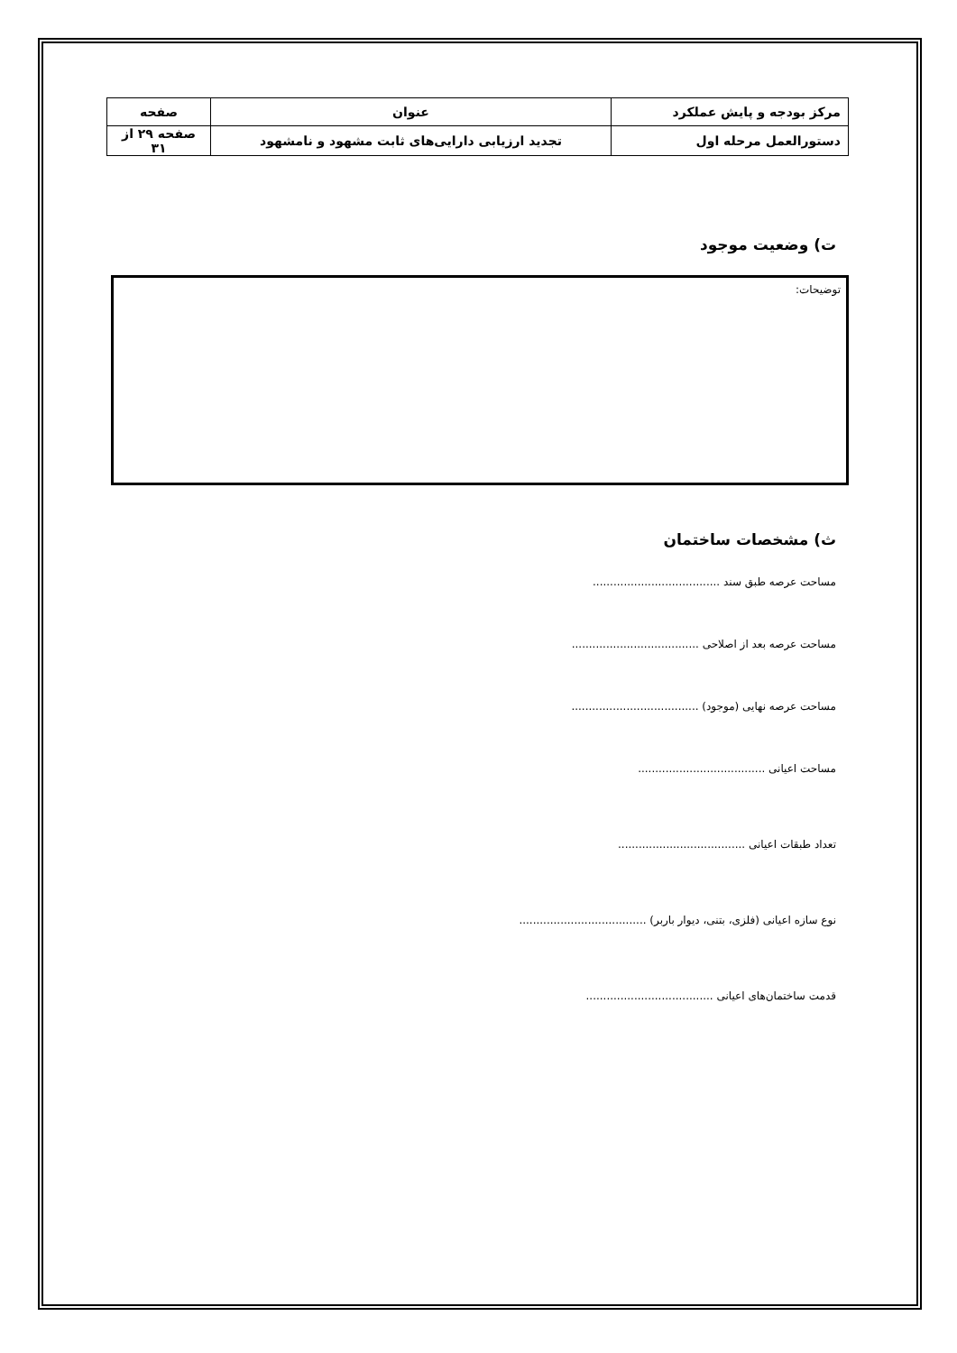| مرکز بودجه و پایش عملکرد | عنوان | صفحه |
| دستورالعمل مرحله اول | تجدید ارزیابی دارایی‌های ثابت مشهود و نامشهود | صفحه ۲۹ از ۳۱ |
ت) وضعیت موجود
توضیحات:
ث) مشخصات ساختمان
مساحت عرصه طبق سند .....................................
مساحت عرصه بعد از اصلاحی .....................................
مساحت عرصه نهایی (موجود) .....................................
مساحت اعیانی .....................................
تعداد طبقات اعیانی .....................................
نوع سازه اعیانی (فلزی، بتنی، دیوار باربر) .....................................
قدمت ساختمان‌های اعیانی .....................................